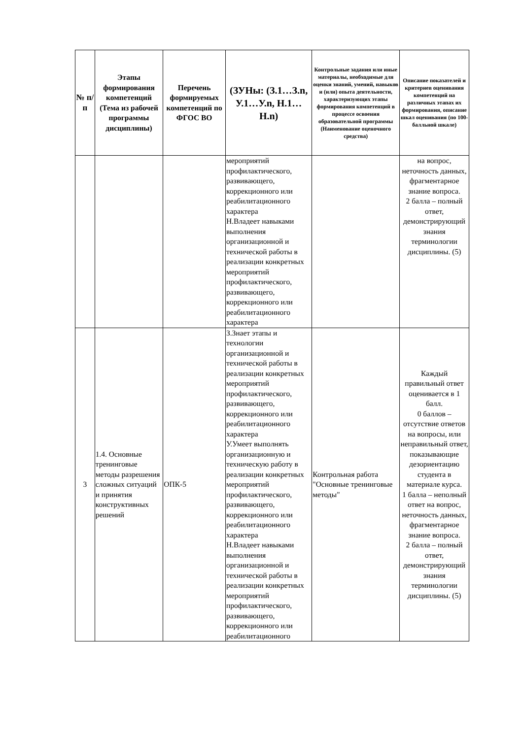| № п/п | Этапы формирования компетенций (Тема из рабочей программы дисциплины) | Перечень формируемых компетенций по ФГОС ВО | (ЗУНы: (З.1…З.n, У.1…У.n, Н.1…Н.n) | Контрольные задания или иные материалы, необходимые для оценки знаний, умений, навыков и (или) опыта деятельности, характеризующих этапы формирования компетенций в процессе освоения образовательной программы (Наименование оценочного средства) | Описание показателей и критериев оценивания компетенций на различных этапах их формирования, описание шкал оценивания (по 100-балльной шкале) |
| --- | --- | --- | --- | --- | --- |
| | | | мероприятий профилактического, развивающего, коррекционного или реабилитационного характера Н.Владеет навыками выполнения организационной и технической работы в реализации конкретных мероприятий профилактического, развивающего, коррекционного или реабилитационного характера | | на вопрос, неточность данных, фрагментарное знание вопроса. 2 балла – полный ответ, демонстрирующий знания терминологии дисциплины. (5) |
| 3 | 1.4. Основные тренинговые методы разрешения сложных ситуаций и принятия конструктивных решений | ОПК-5 | З.Знает этапы и технологии организационной и технической работы в реализации конкретных мероприятий профилактического, развивающего, коррекционного или реабилитационного характера У.Умеет выполнять организационную и техническую работу в реализации конкретных мероприятий профилактического, развивающего, коррекционного или реабилитационного характера Н.Владеет навыками выполнения организационной и технической работы в реализации конкретных мероприятий профилактического, развивающего, коррекционного или реабилитационного | Контрольная работа "Основные тренинговые методы" | Каждый правильный ответ оценивается в 1 балл. 0 баллов – отсутствие ответов на вопросы, или неправильный ответ, показывающие дезориентацию студента в материале курса. 1 балла – неполный ответ на вопрос, неточность данных, фрагментарное знание вопроса. 2 балла – полный ответ, демонстрирующий знания терминологии дисциплины. (5) |